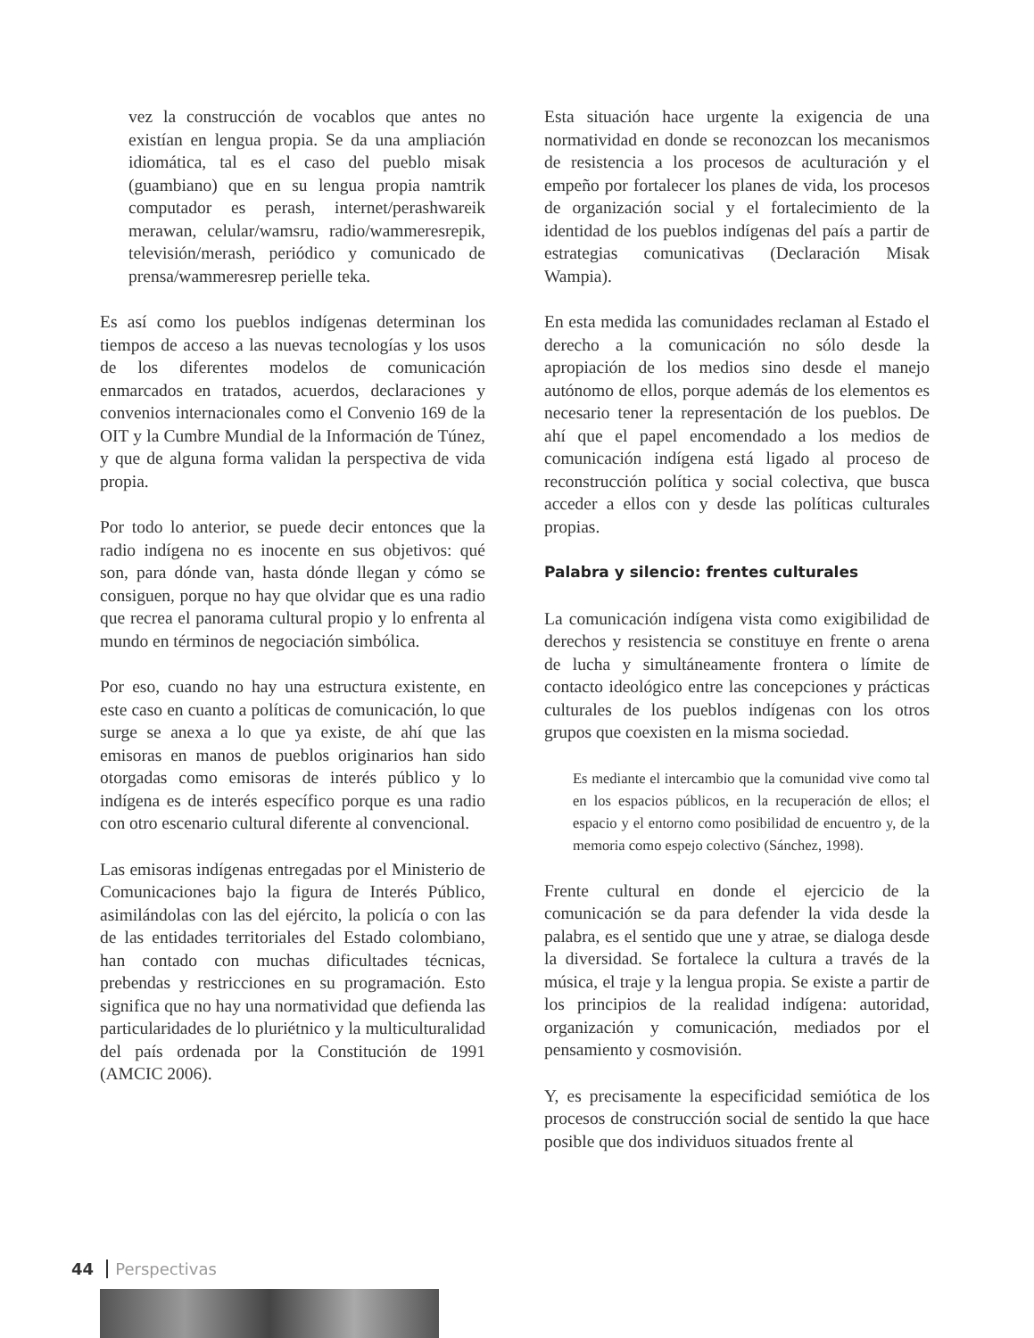vez la construcción de vocablos que antes no existían en lengua propia. Se da una ampliación idiomática, tal es el caso del pueblo misak (guambiano) que en su lengua propia namtrik computador es perash, internet/perashwareik merawan, celular/wamsru, radio/wammeresrepik, televisión/merash, periódico y comunicado de prensa/wammeresrep perielle teka.
Es así como los pueblos indígenas determinan los tiempos de acceso a las nuevas tecnologías y los usos de los diferentes modelos de comunicación enmarcados en tratados, acuerdos, declaraciones y convenios internacionales como el Convenio 169 de la OIT y la Cumbre Mundial de la Información de Túnez, y que de alguna forma validan la perspectiva de vida propia.
Por todo lo anterior, se puede decir entonces que la radio indígena no es inocente en sus objetivos: qué son, para dónde van, hasta dónde llegan y cómo se consiguen, porque no hay que olvidar que es una radio que recrea el panorama cultural propio y lo enfrenta al mundo en términos de negociación simbólica.
Por eso, cuando no hay una estructura existente, en este caso en cuanto a políticas de comunicación, lo que surge se anexa a lo que ya existe, de ahí que las emisoras en manos de pueblos originarios han sido otorgadas como emisoras de interés público y lo indígena es de interés específico porque es una radio con otro escenario cultural diferente al convencional.
Las emisoras indígenas entregadas por el Ministerio de Comunicaciones bajo la figura de Interés Público, asimilándolas con las del ejército, la policía o con las de las entidades territoriales del Estado colombiano, han contado con muchas dificultades técnicas, prebendas y restricciones en su programación. Esto significa que no hay una normatividad que defienda las particularidades de lo pluriétnico y la multiculturalidad del país ordenada por la Constitución de 1991 (AMCIC 2006).
Esta situación hace urgente la exigencia de una normatividad en donde se reconozcan los mecanismos de resistencia a los procesos de aculturación y el empeño por fortalecer los planes de vida, los procesos de organización social y el fortalecimiento de la identidad de los pueblos indígenas del país a partir de estrategias comunicativas (Declaración Misak Wampia).
En esta medida las comunidades reclaman al Estado el derecho a la comunicación no sólo desde la apropiación de los medios sino desde el manejo autónomo de ellos, porque además de los elementos es necesario tener la representación de los pueblos. De ahí que el papel encomendado a los medios de comunicación indígena está ligado al proceso de reconstrucción política y social colectiva, que busca acceder a ellos con y desde las políticas culturales propias.
Palabra y silencio: frentes culturales
La comunicación indígena vista como exigibilidad de derechos y resistencia se constituye en frente o arena de lucha y simultáneamente frontera o límite de contacto ideológico entre las concepciones y prácticas culturales de los pueblos indígenas con los otros grupos que coexisten en la misma sociedad.
Es mediante el intercambio que la comunidad vive como tal en los espacios públicos, en la recuperación de ellos; el espacio y el entorno como posibilidad de encuentro y, de la memoria como espejo colectivo (Sánchez, 1998).
Frente cultural en donde el ejercicio de la comunicación se da para defender la vida desde la palabra, es el sentido que une y atrae, se dialoga desde la diversidad. Se fortalece la cultura a través de la música, el traje y la lengua propia. Se existe a partir de los principios de la realidad indígena: autoridad, organización y comunicación, mediados por el pensamiento y cosmovisión.
Y, es precisamente la especificidad semiótica de los procesos de construcción social de sentido la que hace posible que dos individuos situados frente al
44 Perspectivas